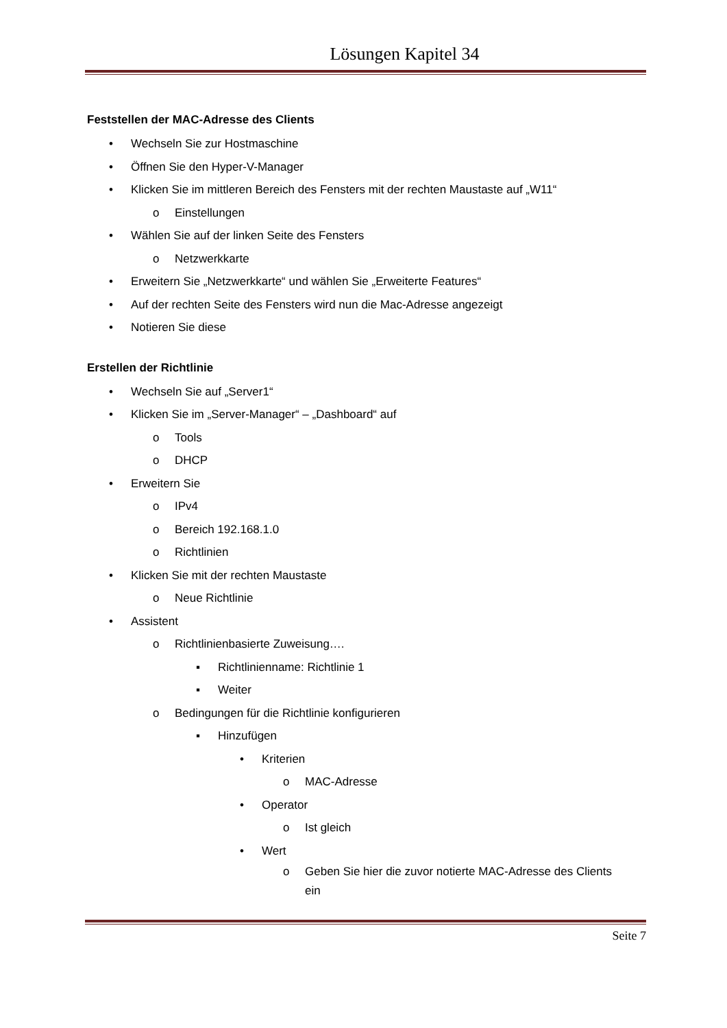Lösungen Kapitel 34
Feststellen der MAC-Adresse des Clients
• Wechseln Sie zur Hostmaschine
• Öffnen Sie den Hyper-V-Manager
• Klicken Sie im mittleren Bereich des Fensters mit der rechten Maustaste auf „W11“
o Einstellungen
• Wählen Sie auf der linken Seite des Fensters
o Netzwerkkarte
• Erweitern Sie „Netzwerkkarte“ und wählen Sie „Erweiterte Features“
• Auf der rechten Seite des Fensters wird nun die Mac-Adresse angezeigt
• Notieren Sie diese
Erstellen der Richtlinie
• Wechseln Sie auf „Server1“
• Klicken Sie im „Server-Manager“ – „Dashboard“ auf
o Tools
o DHCP
• Erweitern Sie
o IPv4
o Bereich 192.168.1.0
o Richtlinien
• Klicken Sie mit der rechten Maustaste
o Neue Richtlinie
• Assistent
o Richtlinienbasierte Zuweisung….
▪ Richtlinienname: Richtlinie 1
▪ Weiter
o Bedingungen für die Richtlinie konfigurieren
▪ Hinzufügen
• Kriterien
o MAC-Adresse
• Operator
o Ist gleich
• Wert
o Geben Sie hier die zuvor notierte MAC-Adresse des Clients
ein
Seite 7